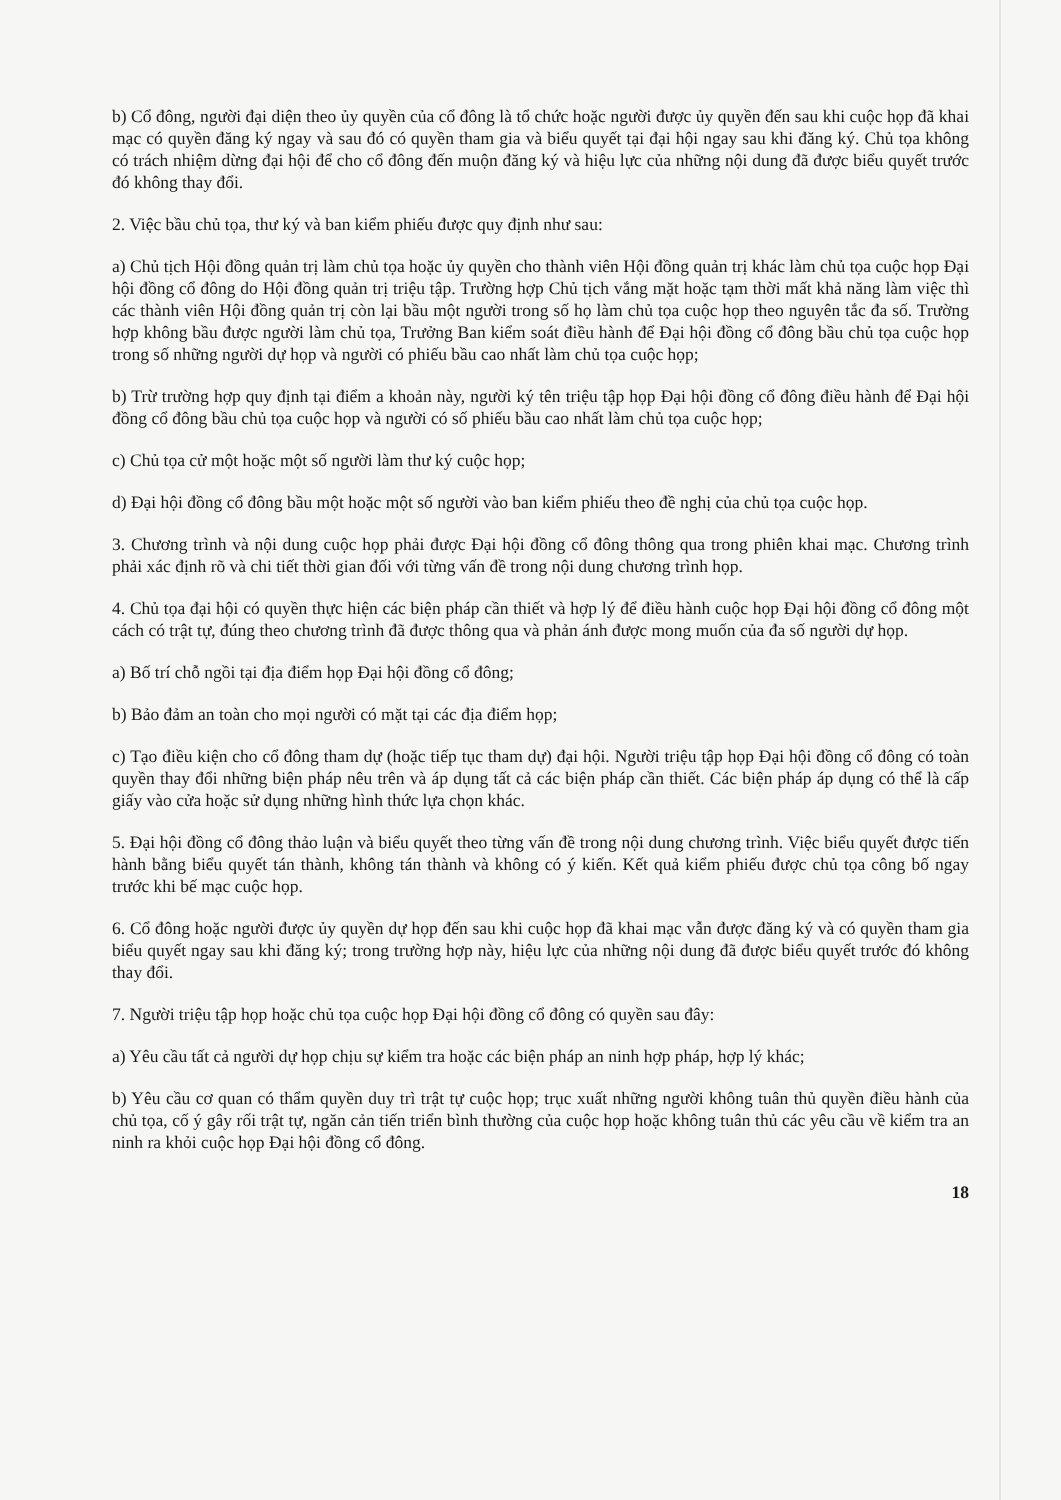b) Cổ đông, người đại diện theo ủy quyền của cổ đông là tổ chức hoặc người được ủy quyền đến sau khi cuộc họp đã khai mạc có quyền đăng ký ngay và sau đó có quyền tham gia và biểu quyết tại đại hội ngay sau khi đăng ký. Chủ tọa không có trách nhiệm dừng đại hội để cho cổ đông đến muộn đăng ký và hiệu lực của những nội dung đã được biểu quyết trước đó không thay đổi.
2. Việc bầu chủ tọa, thư ký và ban kiểm phiếu được quy định như sau:
a) Chủ tịch Hội đồng quản trị làm chủ tọa hoặc ủy quyền cho thành viên Hội đồng quản trị khác làm chủ tọa cuộc họp Đại hội đồng cổ đông do Hội đồng quản trị triệu tập. Trường hợp Chủ tịch vắng mặt hoặc tạm thời mất khả năng làm việc thì các thành viên Hội đồng quản trị còn lại bầu một người trong số họ làm chủ tọa cuộc họp theo nguyên tắc đa số. Trường hợp không bầu được người làm chủ tọa, Trưởng Ban kiểm soát điều hành để Đại hội đồng cổ đông bầu chủ tọa cuộc họp trong số những người dự họp và người có phiếu bầu cao nhất làm chủ tọa cuộc họp;
b) Trừ trường hợp quy định tại điểm a khoản này, người ký tên triệu tập họp Đại hội đồng cổ đông điều hành để Đại hội đồng cổ đông bầu chủ tọa cuộc họp và người có số phiếu bầu cao nhất làm chủ tọa cuộc họp;
c) Chủ tọa cử một hoặc một số người làm thư ký cuộc họp;
d) Đại hội đồng cổ đông bầu một hoặc một số người vào ban kiểm phiếu theo đề nghị của chủ tọa cuộc họp.
3. Chương trình và nội dung cuộc họp phải được Đại hội đồng cổ đông thông qua trong phiên khai mạc. Chương trình phải xác định rõ và chi tiết thời gian đối với từng vấn đề trong nội dung chương trình họp.
4. Chủ tọa đại hội có quyền thực hiện các biện pháp cần thiết và hợp lý để điều hành cuộc họp Đại hội đồng cổ đông một cách có trật tự, đúng theo chương trình đã được thông qua và phản ánh được mong muốn của đa số người dự họp.
a) Bố trí chỗ ngồi tại địa điểm họp Đại hội đồng cổ đông;
b) Bảo đảm an toàn cho mọi người có mặt tại các địa điểm họp;
c) Tạo điều kiện cho cổ đông tham dự (hoặc tiếp tục tham dự) đại hội. Người triệu tập họp Đại hội đồng cổ đông có toàn quyền thay đổi những biện pháp nêu trên và áp dụng tất cả các biện pháp cần thiết. Các biện pháp áp dụng có thể là cấp giấy vào cửa hoặc sử dụng những hình thức lựa chọn khác.
5. Đại hội đồng cổ đông thảo luận và biểu quyết theo từng vấn đề trong nội dung chương trình. Việc biểu quyết được tiến hành bằng biểu quyết tán thành, không tán thành và không có ý kiến. Kết quả kiểm phiếu được chủ tọa công bố ngay trước khi bế mạc cuộc họp.
6. Cổ đông hoặc người được ủy quyền dự họp đến sau khi cuộc họp đã khai mạc vẫn được đăng ký và có quyền tham gia biểu quyết ngay sau khi đăng ký; trong trường hợp này, hiệu lực của những nội dung đã được biểu quyết trước đó không thay đổi.
7. Người triệu tập họp hoặc chủ tọa cuộc họp Đại hội đồng cổ đông có quyền sau đây:
a) Yêu cầu tất cả người dự họp chịu sự kiểm tra hoặc các biện pháp an ninh hợp pháp, hợp lý khác;
b) Yêu cầu cơ quan có thẩm quyền duy trì trật tự cuộc họp; trục xuất những người không tuân thủ quyền điều hành của chủ tọa, cố ý gây rối trật tự, ngăn cản tiến triển bình thường của cuộc họp hoặc không tuân thủ các yêu cầu về kiểm tra an ninh ra khỏi cuộc họp Đại hội đồng cổ đông.
18